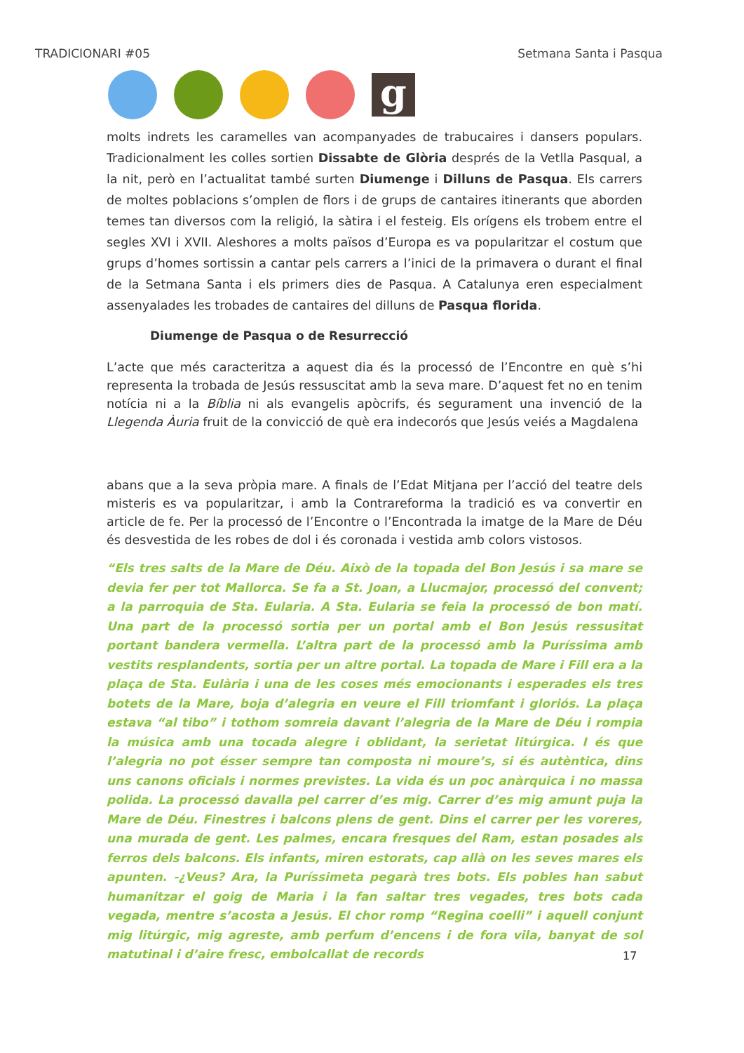TRADICIONARI #05 Setmana Santa i Pasqua
g
molts indrets les caramelles van acompanyades de trabucaires i dansers populars. Tradicionalment les colles sortien Dissabte de Glòria després de la Vetlla Pasqual, a la nit, però en l’actualitat també surten Diumenge i Dilluns de Pasqua. Els carrers de moltes poblacions s’omplen de flors i de grups de cantaires itinerants que aborden temes tan diversos com la religió, la sàtira i el festeig. Els orígens els trobem entre el segles XVI i XVII. Aleshores a molts països d’Europa es va popularitzar el costum que grups d’homes sortissin a cantar pels carrers a l’inici de la primavera o durant el final de la Setmana Santa i els primers dies de Pasqua. A Catalunya eren especialment assenyalades les trobades de cantaires del dilluns de Pasqua florida.
Diumenge de Pasqua o de Resurrecció
L’acte que més caracteritza a aquest dia és la processó de l’Encontre en què s’hi representa la trobada de Jesús ressuscitat amb la seva mare. D’aquest fet no en tenim notícia ni a la Bíblia ni als evangelis apòcrifs, és segurament una invenció de la Llegenda Àuria fruit de la convicció de què era indecorós que Jesús veiés a Magdalena
abans que a la seva pròpia mare. A finals de l’Edat Mitjana per l’acció del teatre dels misteris es va popularitzar, i amb la Contrareforma la tradició es va convertir en article de fe. Per la processó de l’Encontre o l’Encontrada la imatge de la Mare de Déu és desvestida de les robes de dol i és coronada i vestida amb colors vistosos.
“Els tres salts de la Mare de Déu. Això de la topada del Bon Jesús i sa mare se devia fer per tot Mallorca. Se fa a St. Joan, a Llucmajor, processó del convent; a la parroquia de Sta. Eularia. A Sta. Eularia se feia la processó de bon matí. Una part de la processó sortia per un portal amb el Bon Jesús ressusitat portant bandera vermella. L’altra part de la processó amb la Puríssima amb vestits resplandents, sortia per un altre portal. La topada de Mare i Fill era a la plaça de Sta. Eulària i una de les coses més emocionants i esperades els tres botets de la Mare, boja d’alegria en veure el Fill triomfant i gloriós. La plaça estava “al tibo” i tothom somreia davant l’alegria de la Mare de Déu i rompia la música amb una tocada alegre i oblidant, la serietat litúrgica. I és que l’alegria no pot ésser sempre tan composta ni moure’s, si és autèntica, dins uns canons oficials i normes previstes. La vida és un poc anàrquica i no massa polida. La processó davalla pel carrer d’es mig. Carrer d’es mig amunt puja la Mare de Déu. Finestres i balcons plens de gent. Dins el carrer per les voreres, una murada de gent. Les palmes, encara fresques del Ram, estan posades als ferros dels balcons. Els infants, miren estorats, cap allà on les seves mares els apunten. -¿Veus? Ara, la Puríssimeta pegarà tres bots. Els pobles han sabut humanitzar el goig de Maria i la fan saltar tres vegades, tres bots cada vegada, mentre s’acosta a Jesús. El chor romp “Regina coelli” i aquell conjunt mig litúrgic, mig agreste, amb perfum d’encens i de fora vila, banyat de sol matutinal i d’aire fresc, embolcallat de records
17